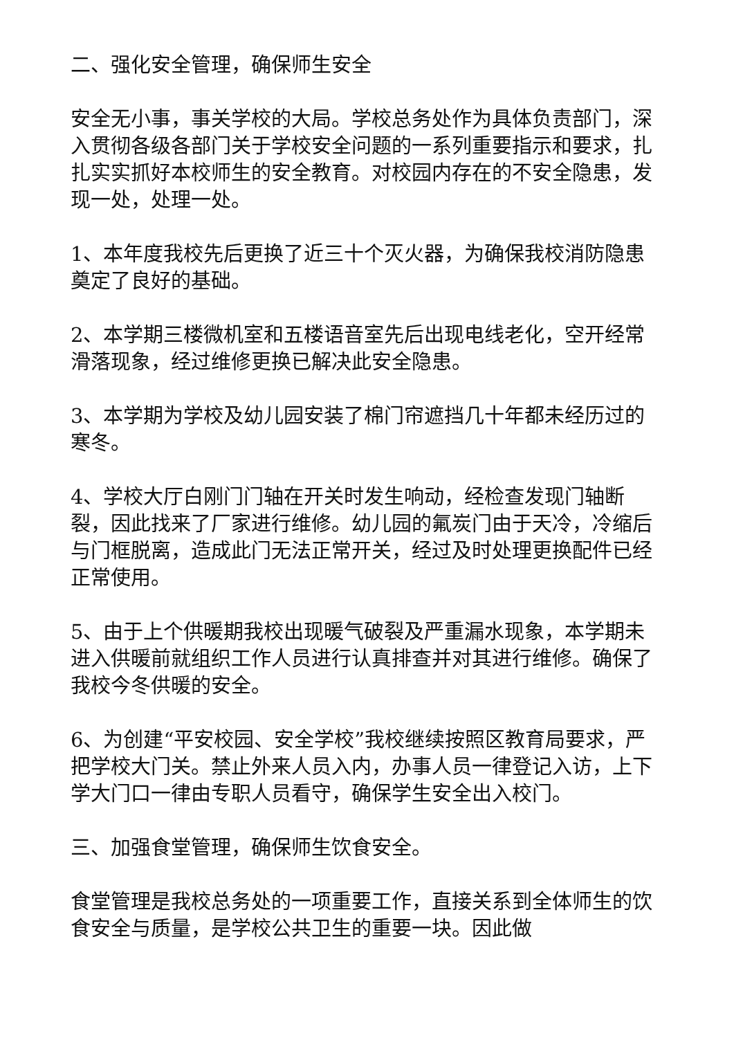二、强化安全管理，确保师生安全
安全无小事，事关学校的大局。学校总务处作为具体负责部门，深入贯彻各级各部门关于学校安全问题的一系列重要指示和要求，扎扎实实抓好本校师生的安全教育。对校园内存在的不安全隐患，发现一处，处理一处。
1、本年度我校先后更换了近三十个灭火器，为确保我校消防隐患奠定了良好的基础。
2、本学期三楼微机室和五楼语音室先后出现电线老化，空开经常滑落现象，经过维修更换已解决此安全隐患。
3、本学期为学校及幼儿园安装了棉门帘遮挡几十年都未经历过的寒冬。
4、学校大厅白刚门门轴在开关时发生响动，经检查发现门轴断裂，因此找来了厂家进行维修。幼儿园的氟炭门由于天冷，冷缩后与门框脱离，造成此门无法正常开关，经过及时处理更换配件已经正常使用。
5、由于上个供暖期我校出现暖气破裂及严重漏水现象，本学期未进入供暖前就组织工作人员进行认真排查并对其进行维修。确保了我校今冬供暖的安全。
6、为创建“平安校园、安全学校”我校继续按照区教育局要求，严把学校大门关。禁止外来人员入内，办事人员一律登记入访，上下学大门口一律由专职人员看守，确保学生安全出入校门。
三、加强食堂管理，确保师生饮食安全。
食堂管理是我校总务处的一项重要工作，直接关系到全体师生的饮食安全与质量，是学校公共卫生的重要一块。因此做